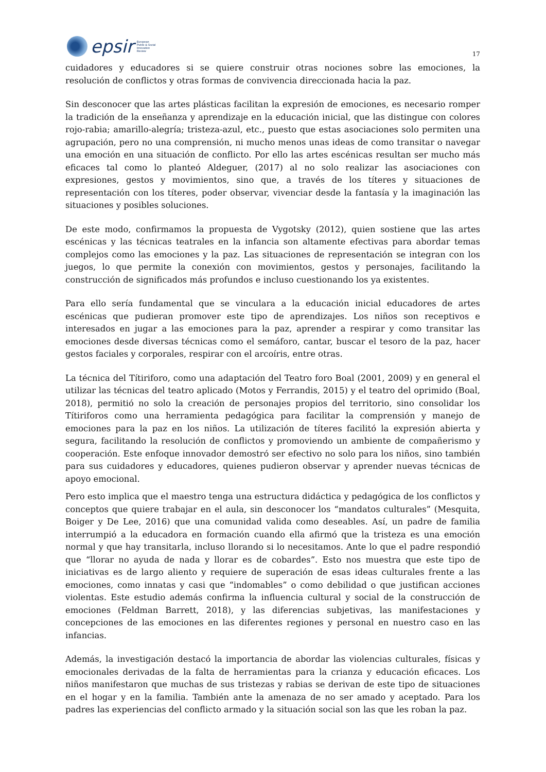epsir European
Public & Social
Innovation
Review
17
cuidadores y educadores si se quiere construir otras nociones sobre las emociones, la resolución de conflictos y otras formas de convivencia direccionada hacia la paz.
Sin desconocer que las artes plásticas facilitan la expresión de emociones, es necesario romper la tradición de la enseñanza y aprendizaje en la educación inicial, que las distingue con colores rojo-rabia; amarillo-alegría; tristeza-azul, etc., puesto que estas asociaciones solo permiten una agrupación, pero no una comprensión, ni mucho menos unas ideas de como transitar o navegar una emoción en una situación de conflicto. Por ello las artes escénicas resultan ser mucho más eficaces tal como lo planteó Aldeguer, (2017) al no solo realizar las asociaciones con expresiones, gestos y movimientos, sino que, a través de los títeres y situaciones de representación con los títeres, poder observar, vivenciar desde la fantasía y la imaginación las situaciones y posibles soluciones.
De este modo, confirmamos la propuesta de Vygotsky (2012), quien sostiene que las artes escénicas y las técnicas teatrales en la infancia son altamente efectivas para abordar temas complejos como las emociones y la paz. Las situaciones de representación se integran con los juegos, lo que permite la conexión con movimientos, gestos y personajes, facilitando la construcción de significados más profundos e incluso cuestionando los ya existentes.
Para ello sería fundamental que se vinculara a la educación inicial educadores de artes escénicas que pudieran promover este tipo de aprendizajes. Los niños son receptivos e interesados en jugar a las emociones para la paz, aprender a respirar y como transitar las emociones desde diversas técnicas como el semáforo, cantar, buscar el tesoro de la paz, hacer gestos faciales y corporales, respirar con el arcoíris, entre otras.
La técnica del Títiriforo, como una adaptación del Teatro foro Boal (2001, 2009) y en general el utilizar las técnicas del teatro aplicado (Motos y Ferrandis, 2015) y el teatro del oprimido (Boal, 2018), permitió no solo la creación de personajes propios del territorio, sino consolidar los Títiriforos como una herramienta pedagógica para facilitar la comprensión y manejo de emociones para la paz en los niños. La utilización de títeres facilitó la expresión abierta y segura, facilitando la resolución de conflictos y promoviendo un ambiente de compañerismo y cooperación. Este enfoque innovador demostró ser efectivo no solo para los niños, sino también para sus cuidadores y educadores, quienes pudieron observar y aprender nuevas técnicas de apoyo emocional.
Pero esto implica que el maestro tenga una estructura didáctica y pedagógica de los conflictos y conceptos que quiere trabajar en el aula, sin desconocer los “mandatos culturales” (Mesquita, Boiger y De Lee, 2016) que una comunidad valida como deseables. Así, un padre de familia interrumpió a la educadora en formación cuando ella afirmó que la tristeza es una emoción normal y que hay transitarla, incluso llorando si lo necesitamos. Ante lo que el padre respondió que “llorar no ayuda de nada y llorar es de cobardes”. Esto nos muestra que este tipo de iniciativas es de largo aliento y requiere de superación de esas ideas culturales frente a las emociones, como innatas y casi que “indomables” o como debilidad o que justifican acciones violentas. Este estudio además confirma la influencia cultural y social de la construcción de emociones (Feldman Barrett, 2018), y las diferencias subjetivas, las manifestaciones y concepciones de las emociones en las diferentes regiones y personal en nuestro caso en las infancias.
Además, la investigación destacó la importancia de abordar las violencias culturales, físicas y emocionales derivadas de la falta de herramientas para la crianza y educación eficaces. Los niños manifestaron que muchas de sus tristezas y rabias se derivan de este tipo de situaciones en el hogar y en la familia. También ante la amenaza de no ser amado y aceptado. Para los padres las experiencias del conflicto armado y la situación social son las que les roban la paz.